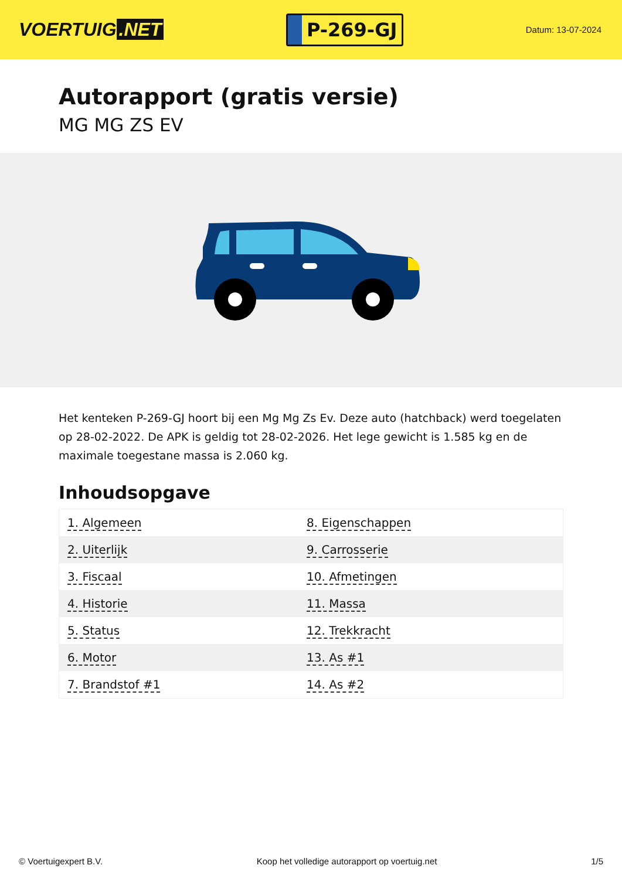VOERTUIG.NET
P-269-GJ
Datum: 13-07-2024
Autorapport (gratis versie)
MG MG ZS EV
Het kenteken P-269-GJ hoort bij een Mg Mg Zs Ev. Deze auto (hatchback) werd toegelaten op 28-02-2022. De APK is geldig tot 28-02-2026. Het lege gewicht is 1.585 kg en de maximale toegestane massa is 2.060 kg.
Inhoudsopgave
| 1. Algemeen | 8. Eigenschappen |
| 2. Uiterlijk | 9. Carrosserie |
| 3. Fiscaal | 10. Afmetingen |
| 4. Historie | 11. Massa |
| 5. Status | 12. Trekkracht |
| 6. Motor | 13. As #1 |
| 7. Brandstof #1 | 14. As #2 |
© Voertuigexpert B.V. Koop het volledige autorapport op voertuig.net 1/5